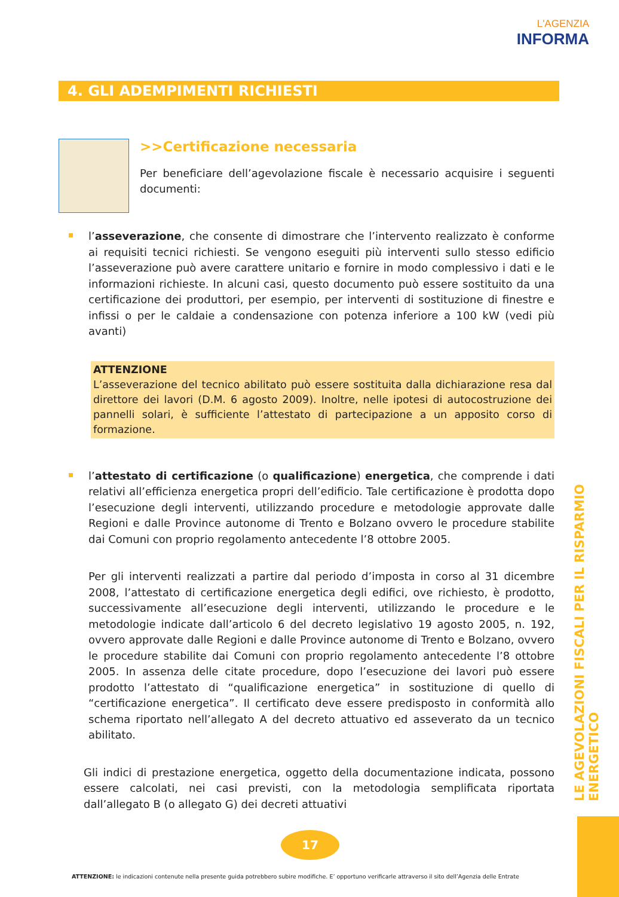L'AGENZIA
INFORMA
4. GLI ADEMPIMENTI RICHIESTI
>>Certificazione necessaria
Per beneficiare dell’agevolazione fiscale è necessario acquisire i seguenti documenti:
l’asseverazione, che consente di dimostrare che l’intervento realizzato è conforme ai requisiti tecnici richiesti. Se vengono eseguiti più interventi sullo stesso edificio l’asseverazione può avere carattere unitario e fornire in modo complessivo i dati e le informazioni richieste. In alcuni casi, questo documento può essere sostituito da una certificazione dei produttori, per esempio, per interventi di sostituzione di finestre e infissi o per le caldaie a condensazione con potenza inferiore a 100 kW (vedi più avanti)
ATTENZIONE
L’asseverazione del tecnico abilitato può essere sostituita dalla dichiarazione resa dal direttore dei lavori (D.M. 6 agosto 2009). Inoltre, nelle ipotesi di autocostruzione dei pannelli solari, è sufficiente l’attestato di partecipazione a un apposito corso di formazione.
l’attestato di certificazione (o qualificazione) energetica, che comprende i dati relativi all’efficienza energetica propri dell’edificio. Tale certificazione è prodotta dopo l’esecuzione degli interventi, utilizzando procedure e metodologie approvate dalle Regioni e dalle Province autonome di Trento e Bolzano ovvero le procedure stabilite dai Comuni con proprio regolamento antecedente l’8 ottobre 2005.
Per gli interventi realizzati a partire dal periodo d’imposta in corso al 31 dicembre 2008, l’attestato di certificazione energetica degli edifici, ove richiesto, è prodotto, successivamente all’esecuzione degli interventi, utilizzando le procedure e le metodologie indicate dall’articolo 6 del decreto legislativo 19 agosto 2005, n. 192, ovvero approvate dalle Regioni e dalle Province autonome di Trento e Bolzano, ovvero le procedure stabilite dai Comuni con proprio regolamento antecedente l’8 ottobre 2005. In assenza delle citate procedure, dopo l’esecuzione dei lavori può essere prodotto l’attestato di “qualificazione energetica” in sostituzione di quello di “certificazione energetica”. Il certificato deve essere predisposto in conformità allo schema riportato nell’allegato A del decreto attuativo ed asseverato da un tecnico abilitato.
Gli indici di prestazione energetica, oggetto della documentazione indicata, possono essere calcolati, nei casi previsti, con la metodologia semplificata riportata dall’allegato B (o allegato G) dei decreti attuativi
LE AGEVOLAZIONI FISCALI PER IL RISPARMIO ENERGETICO
17
ATTENZIONE: le indicazioni contenute nella presente guida potrebbero subire modifiche. E’ opportuno verificarle attraverso il sito dell’Agenzia delle Entrate